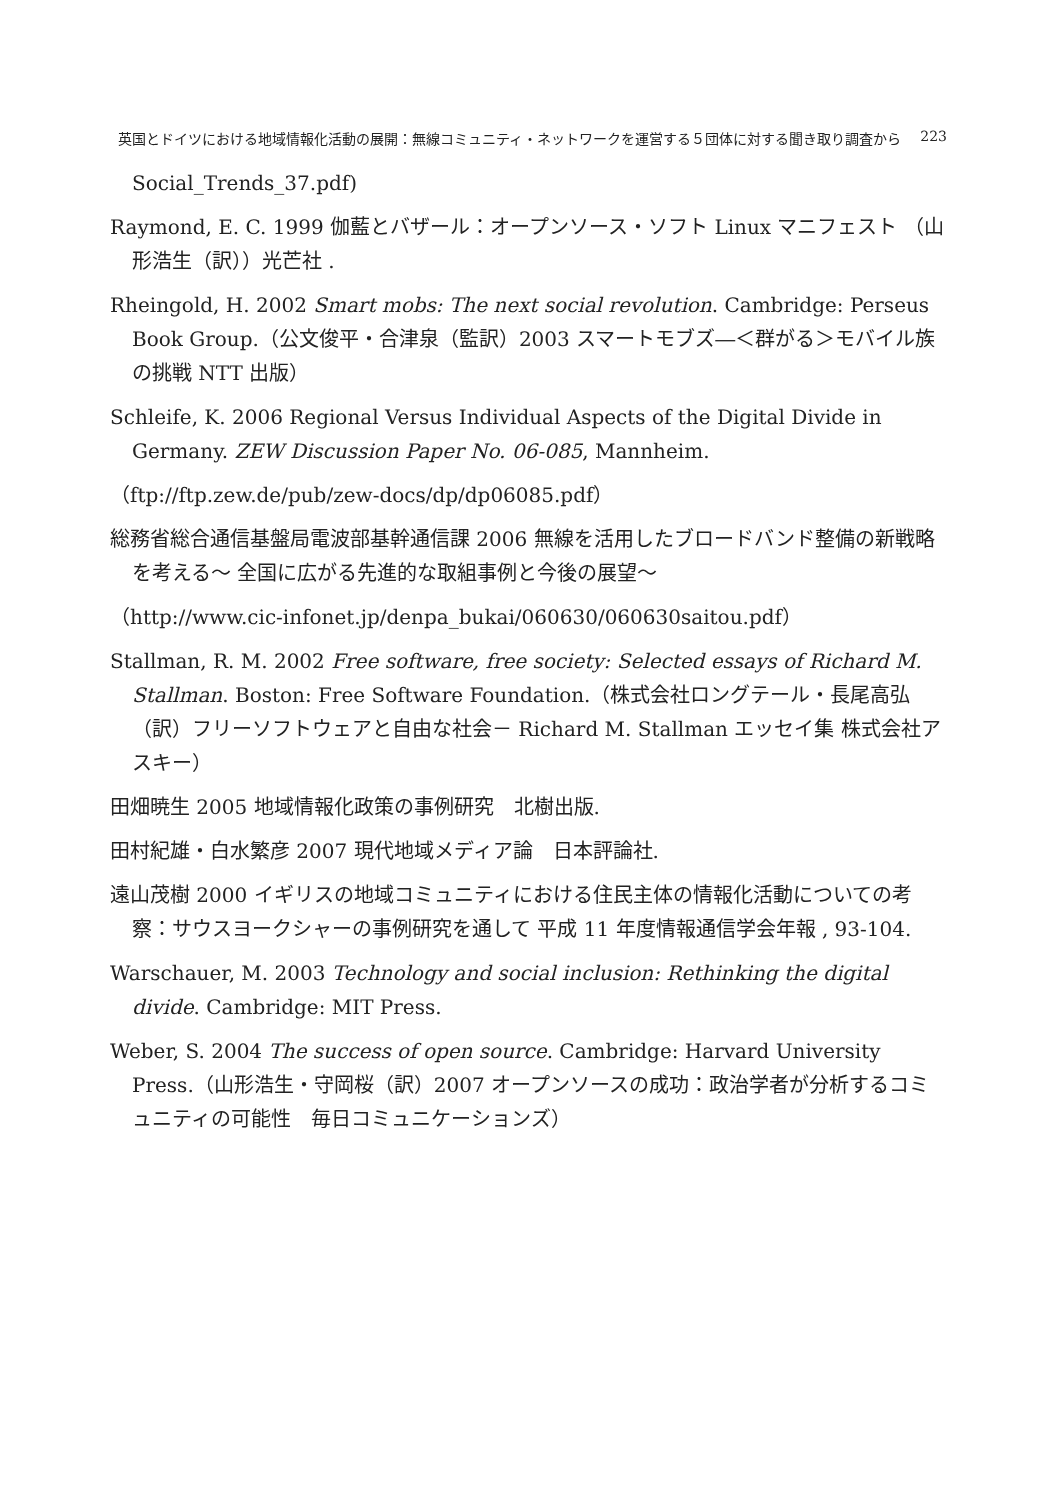英国とドイツにおける地域情報化活動の展開：無線コミュニティ・ネットワークを運営する５団体に対する聞き取り調査から 223
Social_Trends_37.pdf)
Raymond, E. C. 1999 伽藍とバザール：オープンソース・ソフト Linux マニフェスト （山形浩生（訳））光芒社 .
Rheingold, H. 2002 Smart mobs: The next social revolution. Cambridge: Perseus Book Group.（公文俊平・合津泉（監訳）2003 スマートモブズ―＜群がる＞モバイル族の挑戦 NTT 出版）
Schleife, K. 2006 Regional Versus Individual Aspects of the Digital Divide in Germany. ZEW Discussion Paper No. 06-085, Mannheim.
（ftp://ftp.zew.de/pub/zew-docs/dp/dp06085.pdf）
総務省総合通信基盤局電波部基幹通信課 2006 無線を活用したブロードバンド整備の新戦略を考える～ 全国に広がる先進的な取組事例と今後の展望～
（http://www.cic-infonet.jp/denpa_bukai/060630/060630saitou.pdf）
Stallman, R. M. 2002 Free software, free society: Selected essays of Richard M. Stallman. Boston: Free Software Foundation.（株式会社ロングテール・長尾高弘（訳）フリーソフトウェアと自由な社会－ Richard M. Stallman エッセイ集 株式会社アスキー）
田畑暁生 2005 地域情報化政策の事例研究　北樹出版.
田村紀雄・白水繁彦 2007 現代地域メディア論　日本評論社.
遠山茂樹 2000 イギリスの地域コミュニティにおける住民主体の情報化活動についての考察：サウスヨークシャーの事例研究を通して 平成 11 年度情報通信学会年報 , 93-104.
Warschauer, M. 2003 Technology and social inclusion: Rethinking the digital divide. Cambridge: MIT Press.
Weber, S. 2004 The success of open source. Cambridge: Harvard University Press.（山形浩生・守岡桜（訳）2007 オープンソースの成功：政治学者が分析するコミュニティの可能性　毎日コミュニケーションズ）